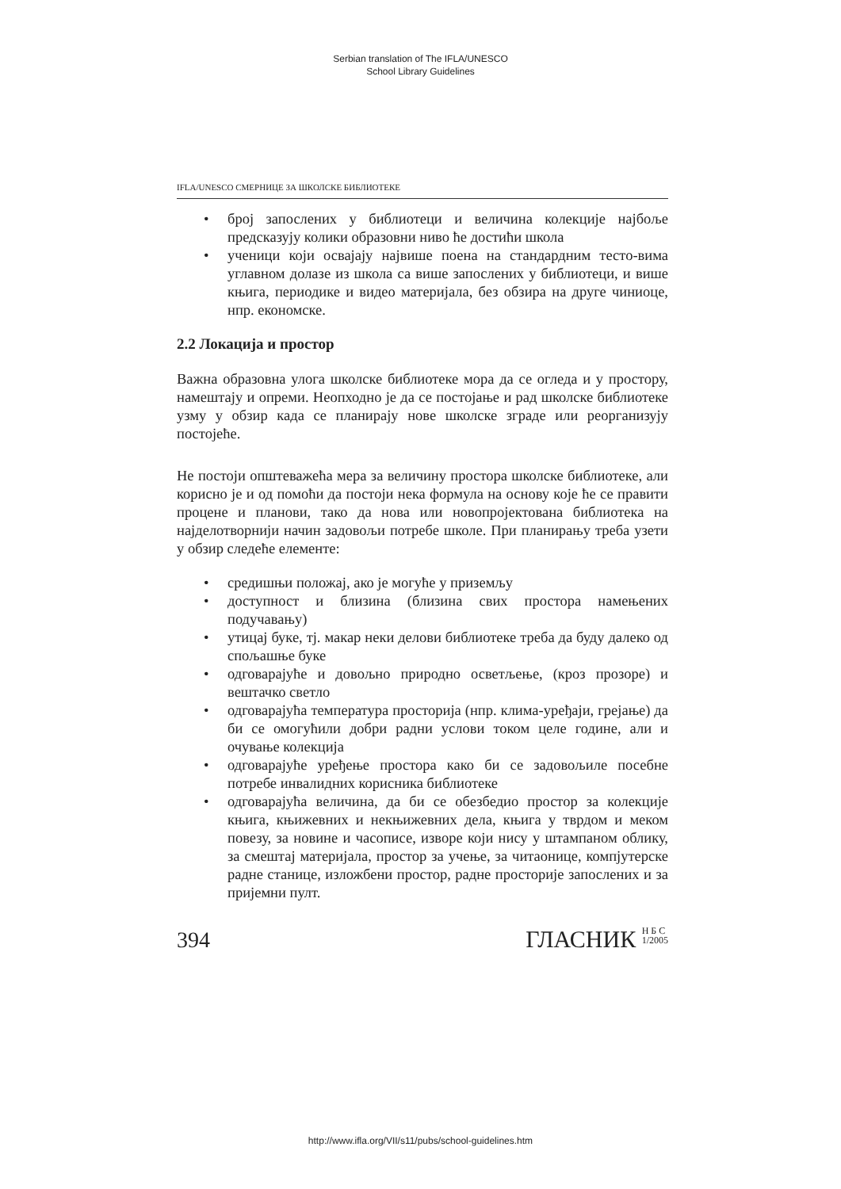Serbian translation of The IFLA/UNESCO
School Library Guidelines
IFLA/UNESCO СМЕРНИЦЕ ЗА ШКОЛСКЕ БИБЛИОТЕКЕ
• број запослених у библиотеци и величина колекције најбоље предсказују колики образовни ниво ће достићи школа
• ученици који освајају највише поена на стандардним тесто-вима углавном долазе из школа са више запослених у библиотеци, и више књига, периодике и видео материјала, без обзира на друге чиниоце, нпр. економске.
2.2 Локација и простор
Важна образовна улога школске библиотеке мора да се огледа и у простору, намештају и опреми. Неопходно је да се постојање и рад школске библиотеке узму у обзир када се планирају нове школске зграде или реорганизују постојеће.
Не постоји општеважећа мера за величину простора школске библиотеке, али корисно је и од помоћи да постоји нека формула на основу које ће се правити процене и планови, тако да нова или новопројектована библиотека на најделотворнији начин задовољи потребе школе. При планирању треба узети у обзир следеће елементе:
• средишњи положај, ако је могуће у приземљу
• доступност и близина (близина свих простора намењених подучавању)
• утицај буке, тј. макар неки делови библиотеке треба да буду далеко од спољашње буке
• одговарајуће и довољно природно осветљење, (кроз прозоре) и вештачко светло
• одговарајућа температура просторија (нпр. клима-уређаји, грејање) да би се омогућили добри радни услови током целе године, али и очување колекција
• одговарајуће уређење простора како би се задовољиле посебне потребе инвалидних корисника библиотеке
• одговарајућа величина, да би се обезбедио простор за колекције књига, књижевних и некњижевних дела, књига у тврдом и меком повезу, за новине и часописе, изворе који нису у штампаном облику, за смештај материјала, простор за учење, за читаонице, компјутерске радне станице, изложбени простор, радне просторије запослених и за пријемни пулт.
394
ГЛАСНИК Н Б С
1/2005
http://www.ifla.org/VII/s11/pubs/school-guidelines.htm